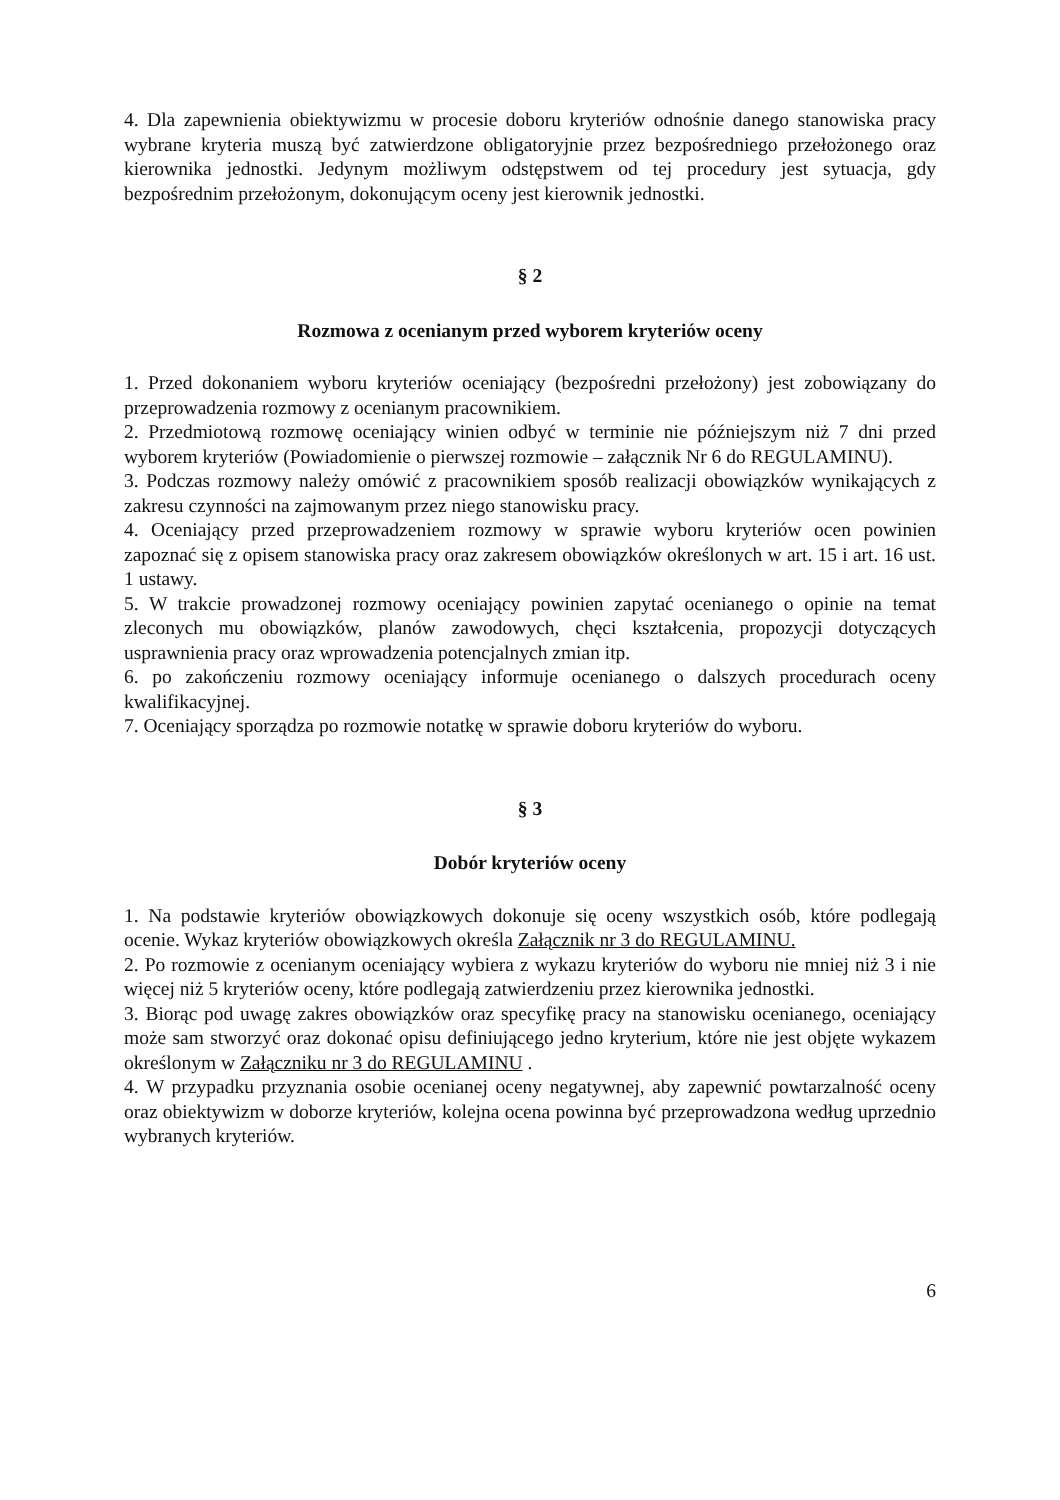4. Dla zapewnienia obiektywizmu w procesie doboru kryteriów odnośnie danego stanowiska pracy wybrane kryteria muszą być zatwierdzone obligatoryjnie przez bezpośredniego przełożonego oraz kierownika jednostki. Jedynym możliwym odstępstwem od tej procedury jest sytuacja, gdy bezpośrednim przełożonym, dokonującym oceny jest kierownik jednostki.
§ 2
Rozmowa z ocenianym przed wyborem kryteriów oceny
1. Przed dokonaniem wyboru kryteriów oceniający (bezpośredni przełożony) jest zobowiązany do przeprowadzenia rozmowy z ocenianym pracownikiem.
2. Przedmiotową rozmowę oceniający winien odbyć w terminie nie późniejszym niż 7 dni przed wyborem kryteriów (Powiadomienie o pierwszej rozmowie – załącznik Nr 6 do REGULAMINU).
3. Podczas rozmowy należy omówić z pracownikiem sposób realizacji obowiązków wynikających z zakresu czynności na zajmowanym przez niego stanowisku pracy.
4. Oceniający przed przeprowadzeniem rozmowy w sprawie wyboru kryteriów ocen powinien zapoznać się z opisem stanowiska pracy oraz zakresem obowiązków określonych w art. 15 i art. 16 ust. 1 ustawy.
5. W trakcie prowadzonej rozmowy oceniający powinien zapytać ocenianego o opinie na temat zleconych mu obowiązków, planów zawodowych, chęci kształcenia, propozycji dotyczących usprawnienia pracy oraz wprowadzenia potencjalnych zmian itp.
6. po zakończeniu rozmowy oceniający informuje ocenianego o dalszych procedurach oceny kwalifikacyjnej.
7. Oceniający sporządza po rozmowie notatkę w sprawie doboru kryteriów do wyboru.
§ 3
Dobór kryteriów oceny
1. Na podstawie kryteriów obowiązkowych dokonuje się oceny wszystkich osób, które podlegają ocenie. Wykaz kryteriów obowiązkowych określa Załącznik nr 3 do REGULAMINU.
2. Po rozmowie z ocenianym oceniający wybiera z wykazu kryteriów do wyboru nie mniej niż 3 i nie więcej niż 5 kryteriów oceny, które podlegają zatwierdzeniu przez kierownika jednostki.
3. Biorąc pod uwagę zakres obowiązków oraz specyfikę pracy na stanowisku ocenianego, oceniający może sam stworzyć oraz dokonać opisu definiującego jedno kryterium, które nie jest objęte wykazem określonym w Załączniku nr 3 do REGULAMINU .
4. W przypadku przyznania osobie ocenianej oceny negatywnej, aby zapewnić powtarzalność oceny oraz obiektywizm w doborze kryteriów, kolejna ocena powinna być przeprowadzona według uprzednio wybranych kryteriów.
6